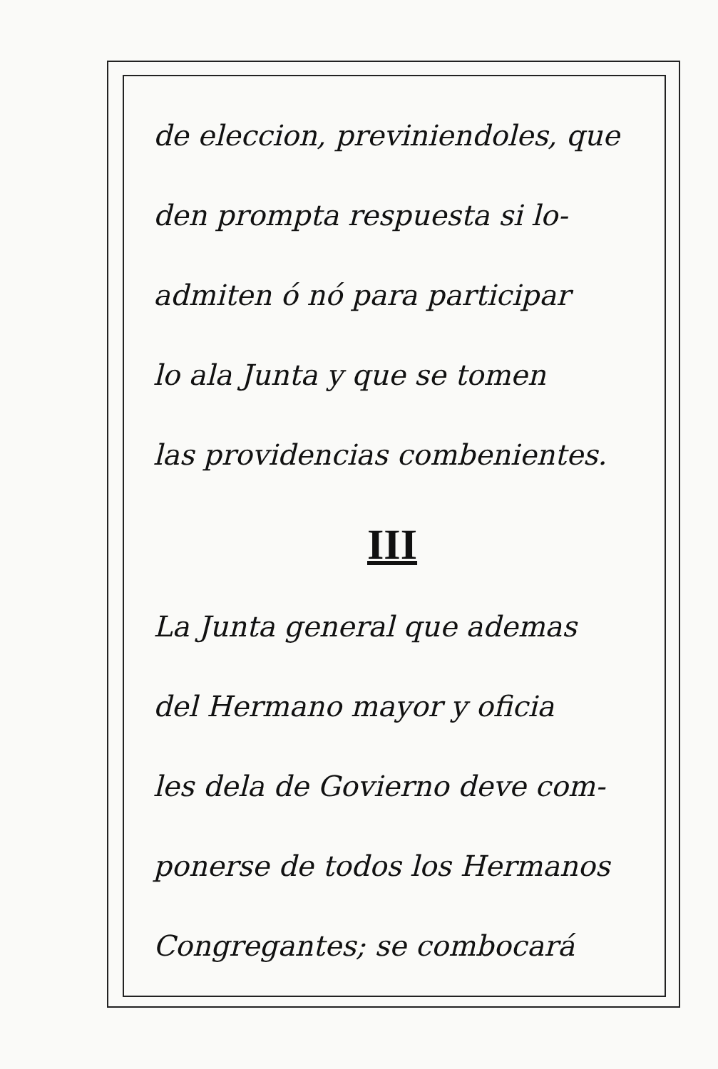de eleccion, previniendoles, que
den prompta respuesta si lo-
admiten ó nó para participar
lo ala Junta y que se tomen
las providencias combenientes.
III
La Junta general que ademas
del Hermano mayor y oficia
les dela de Govierno deve com-
ponerse de todos los Hermanos
Congregantes; se combocará